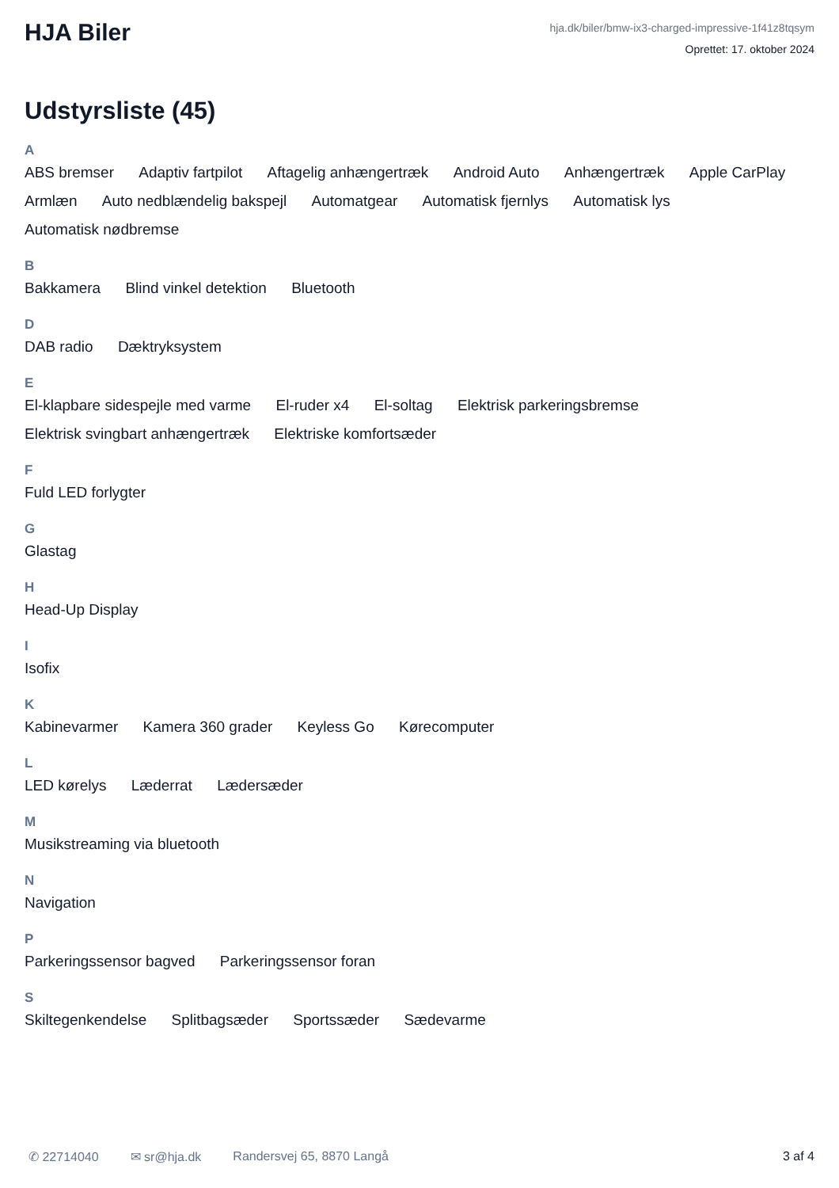HJA Biler
hja.dk/biler/bmw-ix3-charged-impressive-1f41z8tqsym
Oprettet: 17. oktober 2024
Udstyrsliste (45)
A
ABS bremser Adaptiv fartpilot Aftagelig anhængertræk Android Auto Anhængertræk Apple CarPlay Armlæn Auto nedblændelig bakspejl Automatgear Automatisk fjernlys Automatisk lys Automatisk nødbremse
B
Bakkamera Blind vinkel detektion Bluetooth
D
DAB radio Dæktryksystem
E
El-klapbare sidespejle med varme El-ruder x4 El-soltag Elektrisk parkeringsbremse Elektrisk svingbart anhængertræk Elektriske komfortsæder
F
Fuld LED forlygter
G
Glastag
H
Head-Up Display
I
Isofix
K
Kabinevarmer Kamera 360 grader Keyless Go Kørecomputer
L
LED kørelys Læderrat Lædersæder
M
Musikstreaming via bluetooth
N
Navigation
P
Parkeringssensor bagved Parkeringssensor foran
S
Skiltegenkendelse Splitbagsæder Sportssæder Sædevarme
✆ 22714040 ✉ sr@hja.dk Randersvej 65, 8870 Langå 3 af 4